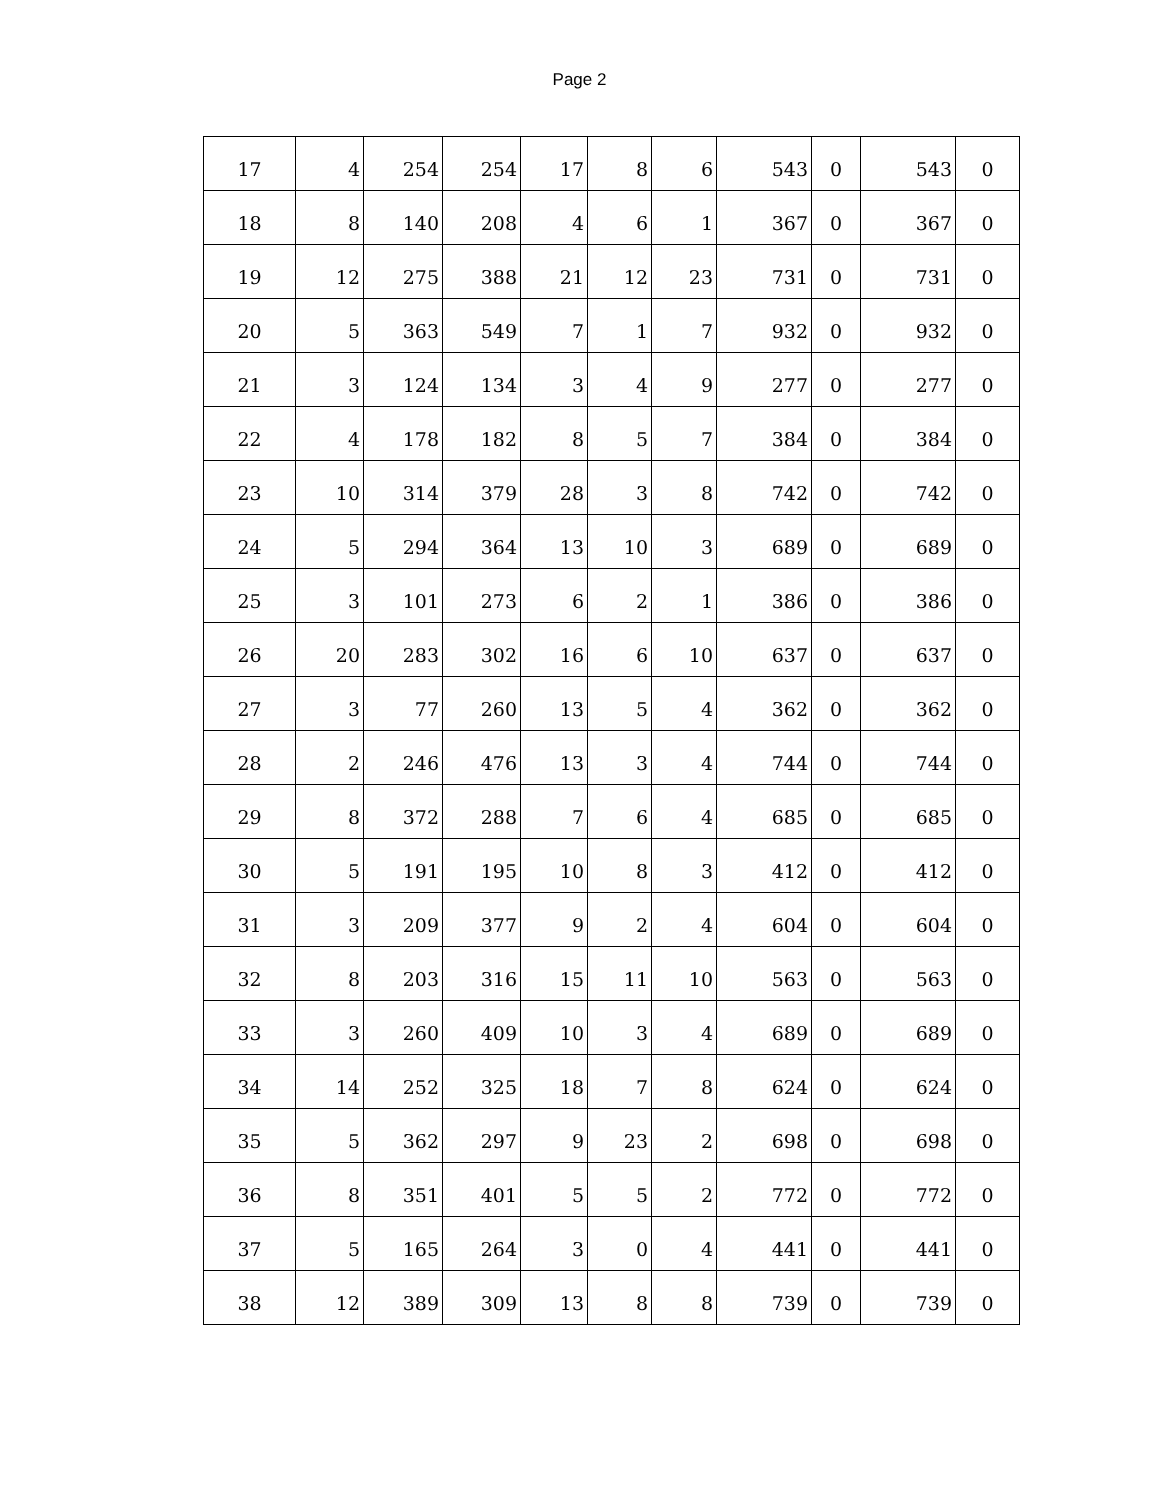Page 2
| 17 | 4 | 254 | 254 | 17 | 8 | 6 | 543 | 0 | 543 | 0 |
| 18 | 8 | 140 | 208 | 4 | 6 | 1 | 367 | 0 | 367 | 0 |
| 19 | 12 | 275 | 388 | 21 | 12 | 23 | 731 | 0 | 731 | 0 |
| 20 | 5 | 363 | 549 | 7 | 1 | 7 | 932 | 0 | 932 | 0 |
| 21 | 3 | 124 | 134 | 3 | 4 | 9 | 277 | 0 | 277 | 0 |
| 22 | 4 | 178 | 182 | 8 | 5 | 7 | 384 | 0 | 384 | 0 |
| 23 | 10 | 314 | 379 | 28 | 3 | 8 | 742 | 0 | 742 | 0 |
| 24 | 5 | 294 | 364 | 13 | 10 | 3 | 689 | 0 | 689 | 0 |
| 25 | 3 | 101 | 273 | 6 | 2 | 1 | 386 | 0 | 386 | 0 |
| 26 | 20 | 283 | 302 | 16 | 6 | 10 | 637 | 0 | 637 | 0 |
| 27 | 3 | 77 | 260 | 13 | 5 | 4 | 362 | 0 | 362 | 0 |
| 28 | 2 | 246 | 476 | 13 | 3 | 4 | 744 | 0 | 744 | 0 |
| 29 | 8 | 372 | 288 | 7 | 6 | 4 | 685 | 0 | 685 | 0 |
| 30 | 5 | 191 | 195 | 10 | 8 | 3 | 412 | 0 | 412 | 0 |
| 31 | 3 | 209 | 377 | 9 | 2 | 4 | 604 | 0 | 604 | 0 |
| 32 | 8 | 203 | 316 | 15 | 11 | 10 | 563 | 0 | 563 | 0 |
| 33 | 3 | 260 | 409 | 10 | 3 | 4 | 689 | 0 | 689 | 0 |
| 34 | 14 | 252 | 325 | 18 | 7 | 8 | 624 | 0 | 624 | 0 |
| 35 | 5 | 362 | 297 | 9 | 23 | 2 | 698 | 0 | 698 | 0 |
| 36 | 8 | 351 | 401 | 5 | 5 | 2 | 772 | 0 | 772 | 0 |
| 37 | 5 | 165 | 264 | 3 | 0 | 4 | 441 | 0 | 441 | 0 |
| 38 | 12 | 389 | 309 | 13 | 8 | 8 | 739 | 0 | 739 | 0 |